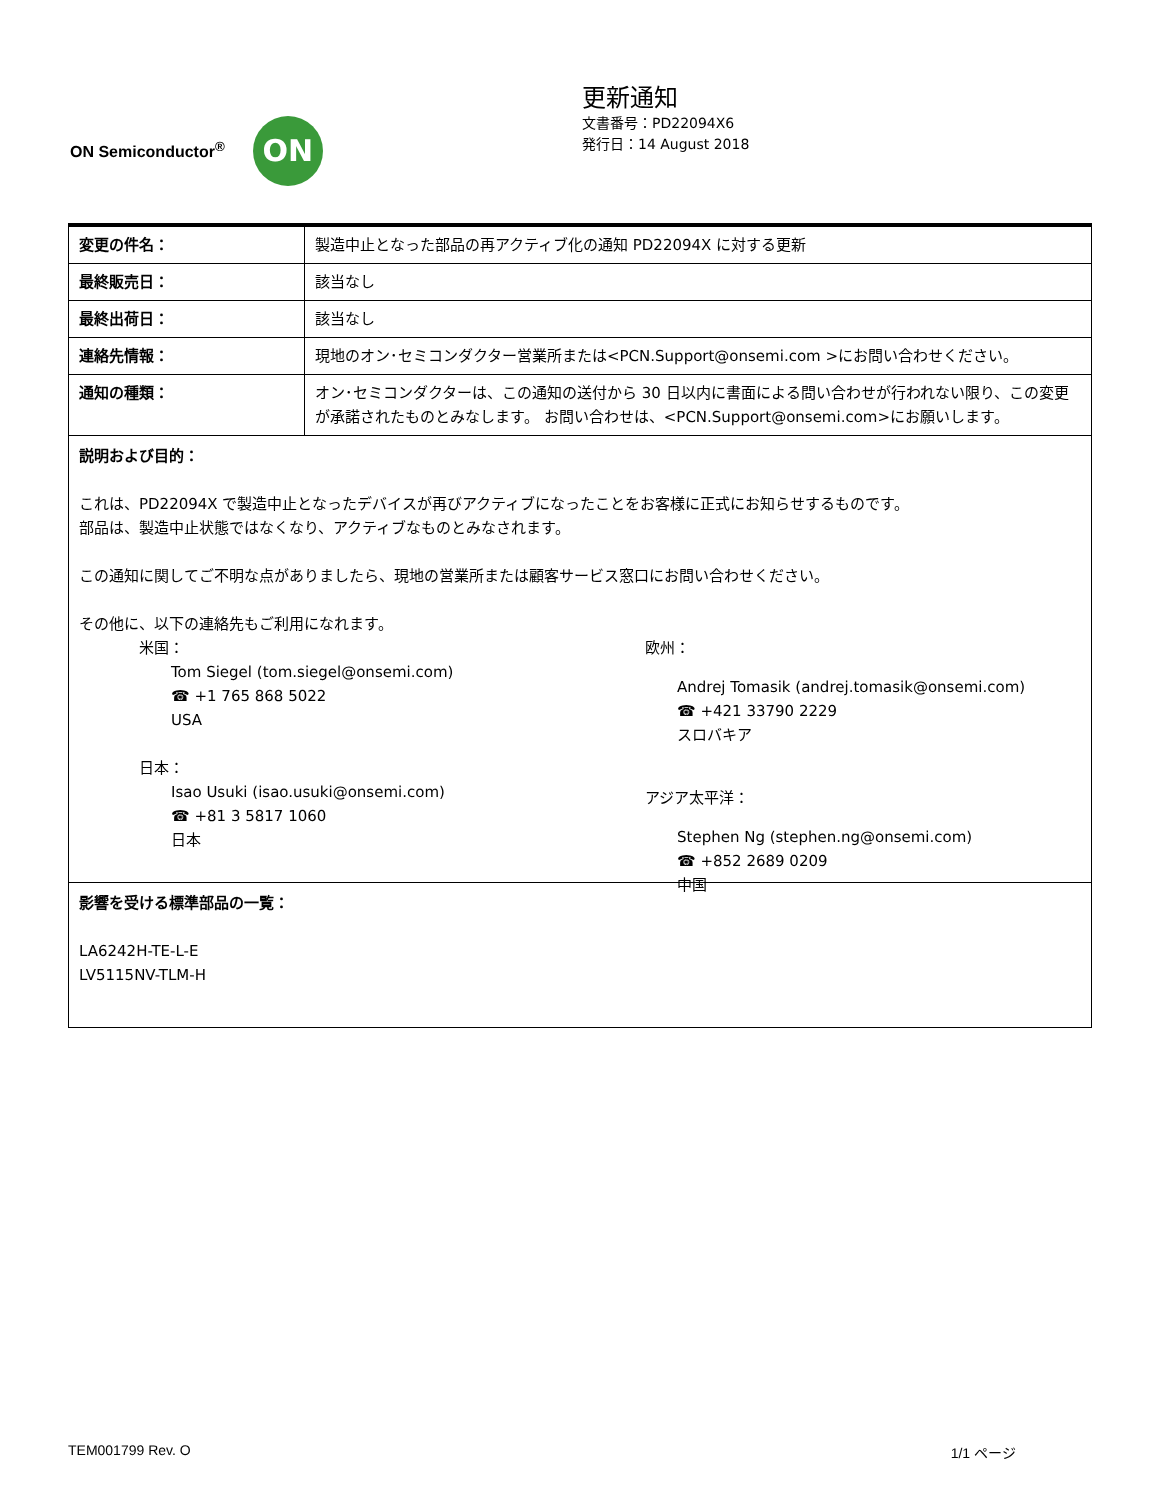ON Semiconductor<sup>®</sup>
ON
更新通知
文書番号：PD22094X6
発行日：14 August 2018
| 変更の件名： | 製造中止となった部品の再アクティブ化の通知 PD22094X に対する更新 |
| 最終販売日： | 該当なし |
| 最終出荷日： | 該当なし |
| 連絡先情報： | 現地のオン･セミコンダクター営業所または<PCN.Support@onsemi.com >にお問い合わせください。 |
| 通知の種類： | オン･セミコンダクターは、この通知の送付から 30 日以内に書面による問い合わせが行われない限り、この変更が承諾されたものとみなします。 お問い合わせは、<PCN.Support@onsemi.com>にお願いします。 |
説明および目的：
これは、PD22094X で製造中止となったデバイスが再びアクティブになったことをお客様に正式にお知らせするものです。
部品は、製造中止状態ではなくなり、アクティブなものとみなされます。
この通知に関してご不明な点がありましたら、現地の営業所または顧客サービス窓口にお問い合わせください。
その他に、以下の連絡先もご利用になれます。
米国：
Tom Siegel (tom.siegel@onsemi.com)
☎ +1 765 868 5022
USA
日本：
Isao Usuki (isao.usuki@onsemi.com)
☎ +81 3 5817 1060
日本
欧州：
Andrej Tomasik (andrej.tomasik@onsemi.com)
☎ +421 33790 2229
スロバキア
アジア太平洋：
Stephen Ng (stephen.ng@onsemi.com)
☎ +852 2689 0209
中国
影響を受ける標準部品の一覧：
LA6242H-TE-L-E
LV5115NV-TLM-H
TEM001799 Rev. O 1/1 ページ